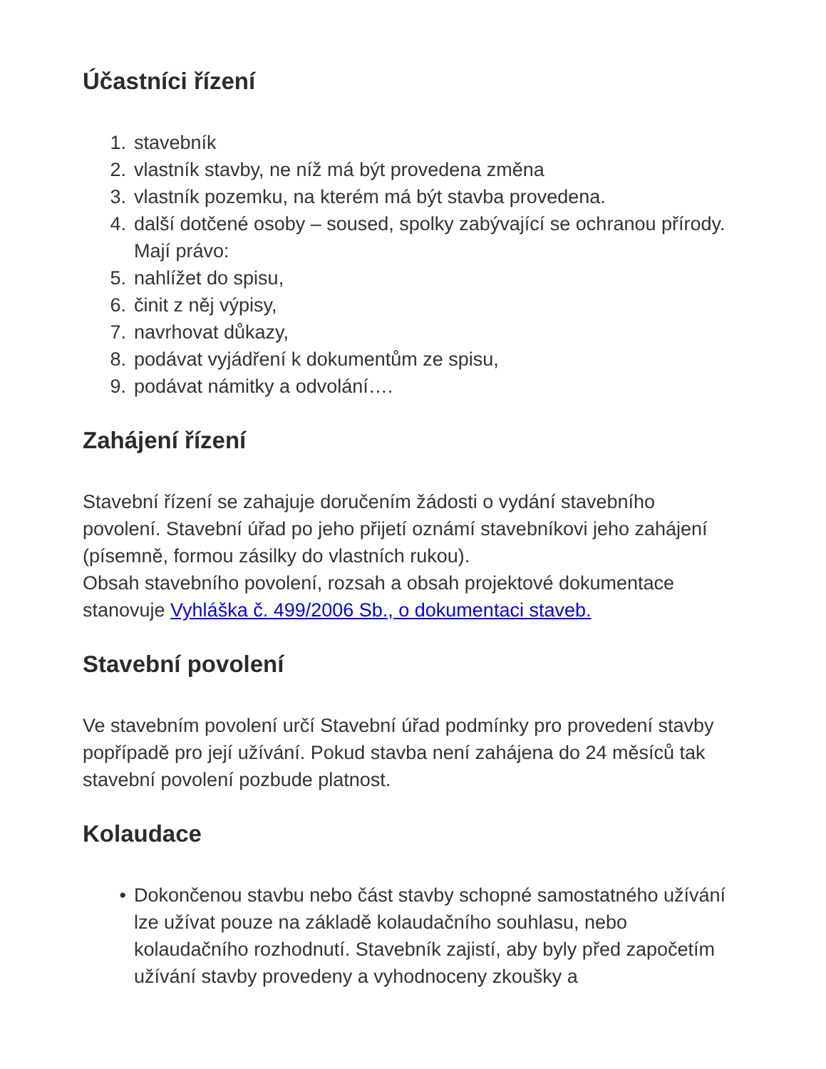Účastníci řízení
1. stavebník
2. vlastník stavby, ne níž má být provedena změna
3. vlastník pozemku, na kterém má být stavba provedena.
4. další dotčené osoby – soused, spolky zabývající se ochranou přírody.
Mají právo:
5. nahlížet do spisu,
6. činit z něj výpisy,
7. navrhovat důkazy,
8. podávat vyjádření k dokumentům ze spisu,
9. podávat námitky a odvolání….
Zahájení řízení
Stavební řízení se zahajuje doručením žádosti o vydání stavebního povolení. Stavební úřad po jeho přijetí oznámí stavebníkovi jeho zahájení (písemně, formou zásilky do vlastních rukou).
Obsah stavebního povolení, rozsah a obsah projektové dokumentace stanovuje Vyhláška č. 499/2006 Sb., o dokumentaci staveb.
Stavební povolení
Ve stavebním povolení určí Stavební úřad podmínky pro provedení stavby popřípadě pro její užívání. Pokud stavba není zahájena do 24 měsíců tak stavební povolení pozbude platnost.
Kolaudace
• Dokončenou stavbu nebo část stavby schopné samostatného užívání lze užívat pouze na základě kolaudačního souhlasu, nebo kolaudačního rozhodnutí. Stavebník zajistí, aby byly před započetím užívání stavby provedeny a vyhodnoceny zkoušky a